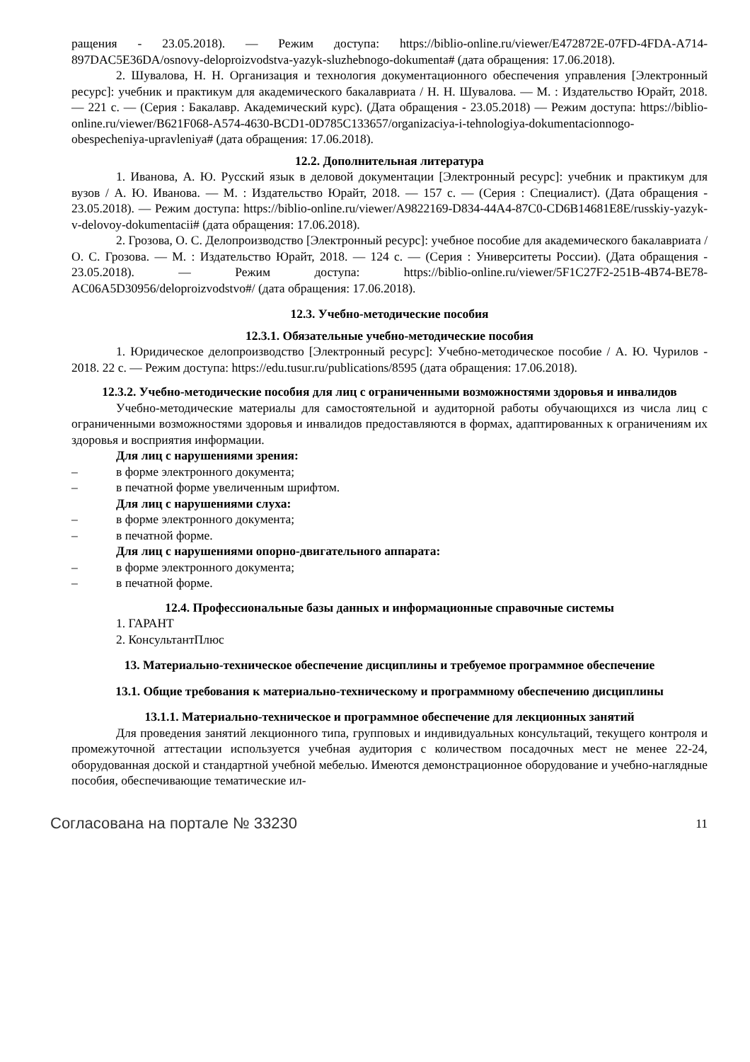ращения - 23.05.2018). — Режим доступа: https://biblio-online.ru/viewer/E472872E-07FD-4FDA-A714-897DAC5E36DA/osnovy-deloproizvodstva-yazyk-sluzhebnogo-dokumenta# (дата обращения: 17.06.2018).
2. Шувалова, Н. Н. Организация и технология документационного обеспечения управления [Электронный ресурс]: учебник и практикум для академического бакалавриата / Н. Н. Шувалова. — М. : Издательство Юрайт, 2018. — 221 с. — (Серия : Бакалавр. Академический курс). (Дата обращения - 23.05.2018) — Режим доступа: https://biblio-online.ru/viewer/B621F068-A574-4630-BCD1-0D785C133657/organizaciya-i-tehnologiya-dokumentacionnogo-obespecheniya-upravleniya# (дата обращения: 17.06.2018).
12.2. Дополнительная литература
1. Иванова, А. Ю. Русский язык в деловой документации [Электронный ресурс]: учебник и практикум для вузов / А. Ю. Иванова. — М. : Издательство Юрайт, 2018. — 157 с. — (Серия : Специалист). (Дата обращения - 23.05.2018). — Режим доступа: https://biblio-online.ru/viewer/A9822169-D834-44A4-87C0-CD6B14681E8E/russkiy-yazyk-v-delovoy-dokumentacii# (дата обращения: 17.06.2018).
2. Грозова, О. С. Делопроизводство [Электронный ресурс]: учебное пособие для академического бакалавриата / О. С. Грозова. — М. : Издательство Юрайт, 2018. — 124 с. — (Серия : Университеты России). (Дата обращения - 23.05.2018). — Режим доступа: https://biblio-online.ru/viewer/5F1C27F2-251B-4B74-BE78-AC06A5D30956/deloproizvodstvo#/ (дата обращения: 17.06.2018).
12.3. Учебно-методические пособия
12.3.1. Обязательные учебно-методические пособия
1. Юридическое делопроизводство [Электронный ресурс]: Учебно-методическое пособие / А. Ю. Чурилов - 2018. 22 с. — Режим доступа: https://edu.tusur.ru/publications/8595 (дата обращения: 17.06.2018).
12.3.2. Учебно-методические пособия для лиц с ограниченными возможностями здоровья и инвалидов
Учебно-методические материалы для самостоятельной и аудиторной работы обучающихся из числа лиц с ограниченными возможностями здоровья и инвалидов предоставляются в формах, адаптированных к ограничениям их здоровья и восприятия информации.
Для лиц с нарушениями зрения:
– в форме электронного документа;
– в печатной форме увеличенным шрифтом.
Для лиц с нарушениями слуха:
– в форме электронного документа;
– в печатной форме.
Для лиц с нарушениями опорно-двигательного аппарата:
– в форме электронного документа;
– в печатной форме.
12.4. Профессиональные базы данных и информационные справочные системы
1. ГАРАНТ
2. КонсультантПлюс
13. Материально-техническое обеспечение дисциплины и требуемое программное обеспечение
13.1. Общие требования к материально-техническому и программному обеспечению дисциплины
13.1.1. Материально-техническое и программное обеспечение для лекционных занятий
Для проведения занятий лекционного типа, групповых и индивидуальных консультаций, текущего контроля и промежуточной аттестации используется учебная аудитория с количеством посадочных мест не менее 22-24, оборудованная доской и стандартной учебной мебелью. Имеются демонстрационное оборудование и учебно-наглядные пособия, обеспечивающие тематические ил-
Согласована на портале № 33230 11